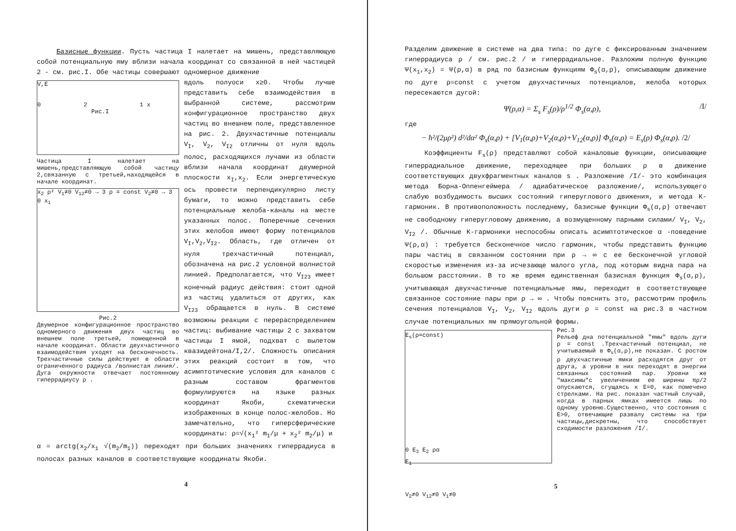Базисные функции. Пусть частица I налетает на мишень, представляющую собой потенциальную яму вблизи начала координат со связанной в ней частицей 2 - см. рис.I. Обе частицы совершают одномерное движение
V,E
0 2 1 x
Рис.I
Частица I налетает на мишень,представляющую собой частицу 2,связанную с третьей,находящейся в начале координат.
x<sub>2</sub> ρ² V<sub>1</sub>≠0 V<sub>12</sub>≠0 → 3 ρ = const V<sub>2</sub>≠0 → 3 0 x<sub>1</sub>
Рис.2
Двумерное конфигурационное пространство одномерного движения двух частиц во внешнем поле третьей, помещенной в начале координат. Области двухчастичного взаимодействия уходят на бесконечность. Трехчастичные силы действуют в области ограниченного радиуса /волнистая линия/. Дуга окружности отвечает постоянному гиперрадиусу ρ .
вдоль полуоси x≥0. Чтобы лучше представить себе взаимодействия в выбранной системе, рассмотрим конфигурационное пространство двух частиц во внешнем поле, представленное на рис. 2. Двухчастичные потенциалы V<sub>I</sub>, V<sub>2</sub>, V<sub>I2</sub> отличны от нуля вдоль полос, расходящихся лучами из области вблизи начала координат двумерной плоскости x<sub>I</sub>,x<sub>2</sub>. Если энергетическую ось провести перпендикулярно листу бумаги, то можно представить себе потенциальные желоба-каналы на месте указанных полос. Поперечные сечения этих желобов имеют форму потенциалов V<sub>I</sub>,V<sub>2</sub>,V<sub>I2</sub>. Область, где отличен от нуля трехчастичный потенциал, обозначена на рис.2 условной волнистой линией. Предполагается, что V<sub>I23</sub> имеет конечный радиус действия: стоит одной из частиц удалиться от других, как V<sub>I23</sub> обращается в нуль. В системе возможны реакции с перераспределением частиц: выбивание частицы 2 с захватом частицы I ямой, подхват с вылетом квазидейтона/I,2/. Сложность описания этих реакций состоит в том, что асимптотические условия для каналов с разным составом фрагментов формулируются на языке разных координат Якоби, схематически изображенных в конце полос-желобов. Но замечательно, что гиперсферические координаты: ρ=√(x<sub>1</sub>² m<sub>1</sub>/μ + x<sub>2</sub>² m<sub>2</sub>/μ) и
α = arctg(x<sub>2</sub>/x<sub>1</sub> √(m<sub>2</sub>/m<sub>1</sub>)) переходят при больших значениях гиперрадиуса в полосах разных каналов в соответствующие координаты Якоби.
4
Разделим движение в системе на два типа: по дуге с фиксированным значением гиперрадиуса ρ / см. рис.2 / и гиперрадиальное. Разложим полную функцию Ψ(x<sub>1</sub>,x<sub>2</sub>) = Ψ(ρ,α) в ряд по базисным функциям Φ<sub>s</sub>(α,ρ), описывающим движение по дуге ρ=const с учетом двухчастичных потенциалов, желоба которых пересекаются дугой:
Ψ(ρ,α) = Σ<sub>s</sub> F<sub>s</sub>(ρ)/ρ<sup>1/2</sup> Φ<sub>s</sub>(α,ρ), /I/
где
− ħ²/(2μρ²) d²/dα² Φ<sub>s</sub>(α,ρ) + [V<sub>1</sub>(α,ρ)+V<sub>2</sub>(α,ρ)+V<sub>12</sub>(α,ρ)] Φ<sub>s</sub>(α,ρ) = E<sub>s</sub>(ρ) Φ<sub>s</sub>(α,ρ). /2/
Коэффициенты F<sub>s</sub>(ρ) представляют собой каналовые функции, описывающие гиперрадиальное движение, переходящее при больших ρ в движение соответствующих двухфрагментных каналов s . Разложение /I/- это комбинация метода Борна-Оппенгеймера / адиабатическое разложение/, использующего слабую возбудимость высших состояний гиперуглового движения, и метода К-гармоник. В противоположность последнему, базисные функции Φ<sub>s</sub>(α,ρ) отвечают не свободному гиперугловому движению, а возмущенному парными силами/ V<sub>I</sub>, V<sub>2</sub>, V<sub>I2</sub> /. Обычные К-гармоники неспособны описать асимптотическое α -поведение Ψ(ρ,α) : требуется бесконечное число гармоник, чтобы представить функцию пары частиц в связанном состоянии при ρ → ∞ с ее бесконечной угловой скоростью изменения из-за исчезающе малого угла, под которым видна пара на большом расстоянии. В то же время единственная базисная функция Φ<sub>s</sub>(α,ρ), учитывающая двухчастичные потенциальные ямы, переходит в соответствующее связанное состояние пары при ρ → ∞ . Чтобы пояснить это, рассмотрим профиль сечения потенциалов V<sub>I</sub>, V<sub>2</sub>, V<sub>I2</sub> вдоль дуги ρ = const на рис.3 в частном случае потенциальных ям прямоугольной формы.
E<sub>s</sub>(ρ=const)
0 E<sub>3</sub> E<sub>2</sub> ρα
E<sub>1</sub>
V<sub>2</sub>≠0 V<sub>12</sub>≠0 V<sub>1</sub>≠0
Рис.3
Рельеф дна потенциальной "ямы" вдоль дуги ρ = const .Трехчастичный потенциал, не учитываемый в Φ<sub>s</sub>(α,ρ),не показан. С ростом ρ двухчастичные ямки расходятся друг от друга, а уровни в них переходят в энергии связанных состояний пар. Уровни же "максимы"с увеличением ее ширины πρ/2 опускаются, сгущаясь к E=0, как помечено стрелками. На рис. показан частный случай, когда в парных ямках имеется лишь по одному уровню.Существенно, что состояния с E>0, отвечающие развалу системы на три частицы,дискретны, что способствует сходимости разложения /I/.
5